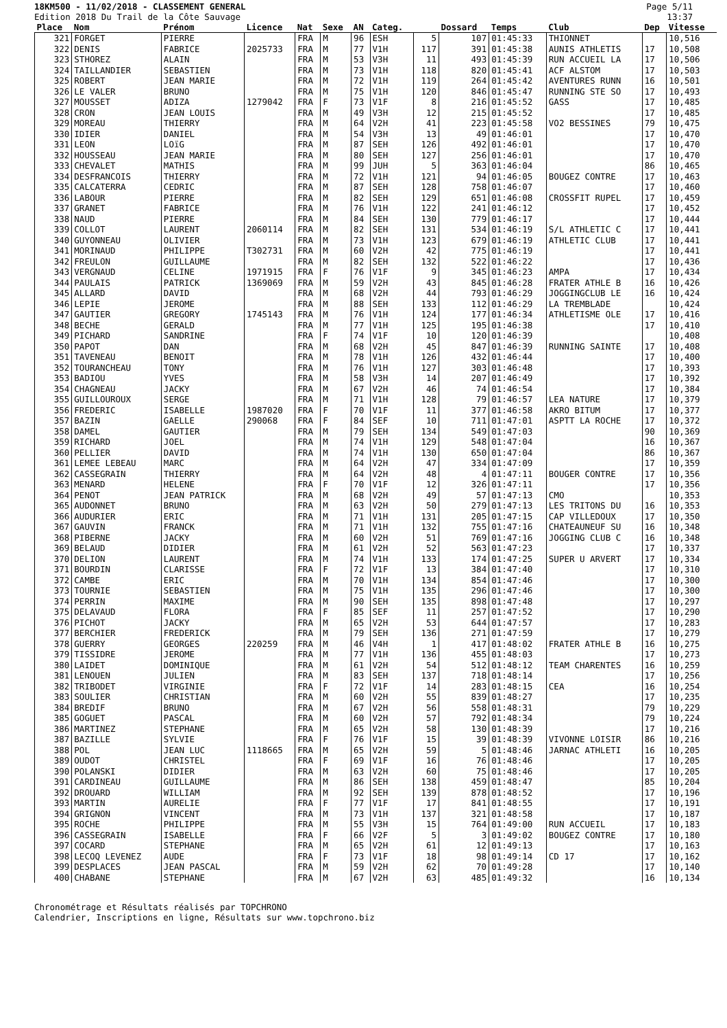18KM500 - 11/02/2018 - CLASSEMENT GENERAL
Edition 2018 Du Trail de la Côte Sauvage
Page 5/11
13:37
| Place | Nom | Prénom | Licence | Nat | Sexe | AN | Categ. | | Dossard | Temps | Club | Dep | Vitesse |
| --- | --- | --- | --- | --- | --- | --- | --- | --- | --- | --- | --- | --- | --- |
| 321 | FORGET | PIERRE | | FRA | M | 96 | ESH | 5 | 107 | 01:45:33 | THIONNET | | 10,516 |
| 322 | DENIS | FABRICE | 2025733 | FRA | M | 77 | V1H | 117 | 391 | 01:45:38 | AUNIS ATHLETIS | 17 | 10,508 |
| 323 | STHOREZ | ALAIN | | FRA | M | 53 | V3H | 11 | 493 | 01:45:39 | RUN ACCUEIL LA | 17 | 10,506 |
| 324 | TAILLANDIER | SEBASTIEN | | FRA | M | 73 | V1H | 118 | 820 | 01:45:41 | ACF ALSTOM | 17 | 10,503 |
| 325 | ROBERT | JEAN MARIE | | FRA | M | 72 | V1H | 119 | 264 | 01:45:42 | AVENTURES RUNN | 16 | 10,501 |
| 326 | LE VALER | BRUNO | | FRA | M | 75 | V1H | 120 | 846 | 01:45:47 | RUNNING STE SO | 17 | 10,493 |
| 327 | MOUSSET | ADIZA | 1279042 | FRA | F | 73 | V1F | 8 | 216 | 01:45:52 | GASS | 17 | 10,485 |
| 328 | CRON | JEAN LOUIS | | FRA | M | 49 | V3H | 12 | 215 | 01:45:52 | | 17 | 10,485 |
| 329 | MOREAU | THIERRY | | FRA | M | 64 | V2H | 41 | 223 | 01:45:58 | VO2 BESSINES | 79 | 10,475 |
| 330 | IDIER | DANIEL | | FRA | M | 54 | V3H | 13 | 49 | 01:46:01 | | 17 | 10,470 |
| 331 | LEON | LOïG | | FRA | M | 87 | SEH | 126 | 492 | 01:46:01 | | 17 | 10,470 |
| 332 | HOUSSEAU | JEAN MARIE | | FRA | M | 80 | SEH | 127 | 256 | 01:46:01 | | 17 | 10,470 |
| 333 | CHEVALET | MATHIS | | FRA | M | 99 | JUH | 5 | 363 | 01:46:04 | | 86 | 10,465 |
| 334 | DESFRANCOIS | THIERRY | | FRA | M | 72 | V1H | 121 | 94 | 01:46:05 | BOUGEZ CONTRE | 17 | 10,463 |
| 335 | CALCATERRA | CEDRIC | | FRA | M | 87 | SEH | 128 | 758 | 01:46:07 | | 17 | 10,460 |
| 336 | LABOUR | PIERRE | | FRA | M | 82 | SEH | 129 | 651 | 01:46:08 | CROSSFIT RUPEL | 17 | 10,459 |
| 337 | GRANET | FABRICE | | FRA | M | 76 | V1H | 122 | 241 | 01:46:12 | | 17 | 10,452 |
| 338 | NAUD | PIERRE | | FRA | M | 84 | SEH | 130 | 779 | 01:46:17 | | 17 | 10,444 |
| 339 | COLLOT | LAURENT | 2060114 | FRA | M | 82 | SEH | 131 | 534 | 01:46:19 | S/L ATHLETIC C | 17 | 10,441 |
| 340 | GUYONNEAU | OLIVIER | | FRA | M | 73 | V1H | 123 | 679 | 01:46:19 | ATHLETIC CLUB | 17 | 10,441 |
| 341 | MORINAUD | PHILIPPE | T302731 | FRA | M | 60 | V2H | 42 | 775 | 01:46:19 | | 17 | 10,441 |
| 342 | FREULON | GUILLAUME | | FRA | M | 82 | SEH | 132 | 522 | 01:46:22 | | 17 | 10,436 |
| 343 | VERGNAUD | CELINE | 1971915 | FRA | F | 76 | V1F | 9 | 345 | 01:46:23 | AMPA | 17 | 10,434 |
| 344 | PAULAIS | PATRICK | 1369069 | FRA | M | 59 | V2H | 43 | 845 | 01:46:28 | FRATER ATHLE B | 16 | 10,426 |
| 345 | ALLARD | DAVID | | FRA | M | 68 | V2H | 44 | 793 | 01:46:29 | JOGGINGCLUB LE | 16 | 10,424 |
| 346 | LEPIE | JEROME | | FRA | M | 88 | SEH | 133 | 112 | 01:46:29 | LA TREMBLADE | | 10,424 |
| 347 | GAUTIER | GREGORY | 1745143 | FRA | M | 76 | V1H | 124 | 177 | 01:46:34 | ATHLETISME OLE | 17 | 10,416 |
| 348 | BECHE | GERALD | | FRA | M | 77 | V1H | 125 | 195 | 01:46:38 | | 17 | 10,410 |
| 349 | PICHARD | SANDRINE | | FRA | F | 74 | V1F | 10 | 120 | 01:46:39 | | | 10,408 |
| 350 | PAPOT | DAN | | FRA | M | 68 | V2H | 45 | 847 | 01:46:39 | RUNNING SAINTE | 17 | 10,408 |
| 351 | TAVENEAU | BENOIT | | FRA | M | 78 | V1H | 126 | 432 | 01:46:44 | | 17 | 10,400 |
| 352 | TOURANCHEAU | TONY | | FRA | M | 76 | V1H | 127 | 303 | 01:46:48 | | 17 | 10,393 |
| 353 | BADIOU | YVES | | FRA | M | 58 | V3H | 14 | 207 | 01:46:49 | | 17 | 10,392 |
| 354 | CHAGNEAU | JACKY | | FRA | M | 67 | V2H | 46 | 74 | 01:46:54 | | 17 | 10,384 |
| 355 | GUILLOUROUX | SERGE | | FRA | M | 71 | V1H | 128 | 79 | 01:46:57 | LEA NATURE | 17 | 10,379 |
| 356 | FREDERIC | ISABELLE | 1987020 | FRA | F | 70 | V1F | 11 | 377 | 01:46:58 | AKRO BITUM | 17 | 10,377 |
| 357 | BAZIN | GAELLE | 290068 | FRA | F | 84 | SEF | 10 | 711 | 01:47:01 | ASPTT LA ROCHE | 17 | 10,372 |
| 358 | DAMEL | GAUTIER | | FRA | M | 79 | SEH | 134 | 549 | 01:47:03 | | 90 | 10,369 |
| 359 | RICHARD | JOEL | | FRA | M | 74 | V1H | 129 | 548 | 01:47:04 | | 16 | 10,367 |
| 360 | PELLIER | DAVID | | FRA | M | 74 | V1H | 130 | 650 | 01:47:04 | | 86 | 10,367 |
| 361 | LEMEE LEBEAU | MARC | | FRA | M | 64 | V2H | 47 | 334 | 01:47:09 | | 17 | 10,359 |
| 362 | CASSEGRAIN | THIERRY | | FRA | M | 64 | V2H | 48 | 4 | 01:47:11 | BOUGER CONTRE | 17 | 10,356 |
| 363 | MENARD | HELENE | | FRA | F | 70 | V1F | 12 | 326 | 01:47:11 | | 17 | 10,356 |
| 364 | PENOT | JEAN PATRICK | | FRA | M | 68 | V2H | 49 | 57 | 01:47:13 | CMO | | 10,353 |
| 365 | AUDONNET | BRUNO | | FRA | M | 63 | V2H | 50 | 279 | 01:47:13 | LES TRITONS DU | 16 | 10,353 |
| 366 | AUDURIER | ERIC | | FRA | M | 71 | V1H | 131 | 205 | 01:47:15 | CAP VILLEDOUX | 17 | 10,350 |
| 367 | GAUVIN | FRANCK | | FRA | M | 71 | V1H | 132 | 755 | 01:47:16 | CHATEAUNEUF SU | 16 | 10,348 |
| 368 | PIBERNE | JACKY | | FRA | M | 60 | V2H | 51 | 769 | 01:47:16 | JOGGING CLUB C | 16 | 10,348 |
| 369 | BELAUD | DIDIER | | FRA | M | 61 | V2H | 52 | 563 | 01:47:23 | | 17 | 10,337 |
| 370 | DELION | LAURENT | | FRA | M | 74 | V1H | 133 | 174 | 01:47:25 | SUPER U ARVERT | 17 | 10,334 |
| 371 | BOURDIN | CLARISSE | | FRA | F | 72 | V1F | 13 | 384 | 01:47:40 | | 17 | 10,310 |
| 372 | CAMBE | ERIC | | FRA | M | 70 | V1H | 134 | 854 | 01:47:46 | | 17 | 10,300 |
| 373 | TOURNIE | SEBASTIEN | | FRA | M | 75 | V1H | 135 | 296 | 01:47:46 | | 17 | 10,300 |
| 374 | PERRIN | MAXIME | | FRA | M | 90 | SEH | 135 | 898 | 01:47:48 | | 17 | 10,297 |
| 375 | DELAVAUD | FLORA | | FRA | F | 85 | SEF | 11 | 257 | 01:47:52 | | 17 | 10,290 |
| 376 | PICHOT | JACKY | | FRA | M | 65 | V2H | 53 | 644 | 01:47:57 | | 17 | 10,283 |
| 377 | BERCHIER | FREDERICK | | FRA | M | 79 | SEH | 136 | 271 | 01:47:59 | | 17 | 10,279 |
| 378 | GUERRY | GEORGES | 220259 | FRA | M | 46 | V4H | 1 | 417 | 01:48:02 | FRATER ATHLE B | 16 | 10,275 |
| 379 | TISSIDRE | JEROME | | FRA | M | 77 | V1H | 136 | 455 | 01:48:03 | | 17 | 10,273 |
| 380 | LAIDET | DOMINIQUE | | FRA | M | 61 | V2H | 54 | 512 | 01:48:12 | TEAM CHARENTES | 16 | 10,259 |
| 381 | LENOUEN | JULIEN | | FRA | M | 83 | SEH | 137 | 718 | 01:48:14 | | 17 | 10,256 |
| 382 | TRIBODET | VIRGINIE | | FRA | F | 72 | V1F | 14 | 283 | 01:48:15 | CEA | 16 | 10,254 |
| 383 | SOULIER | CHRISTIAN | | FRA | M | 60 | V2H | 55 | 839 | 01:48:27 | | 17 | 10,235 |
| 384 | BREDIF | BRUNO | | FRA | M | 67 | V2H | 56 | 558 | 01:48:31 | | 79 | 10,229 |
| 385 | GOGUET | PASCAL | | FRA | M | 60 | V2H | 57 | 792 | 01:48:34 | | 79 | 10,224 |
| 386 | MARTINEZ | STEPHANE | | FRA | M | 65 | V2H | 58 | 130 | 01:48:39 | | 17 | 10,216 |
| 387 | BAZILLE | SYLVIE | | FRA | F | 76 | V1F | 15 | 39 | 01:48:39 | VIVONNE LOISIR | 86 | 10,216 |
| 388 | POL | JEAN LUC | 1118665 | FRA | M | 65 | V2H | 59 | 5 | 01:48:46 | JARNAC ATHLETI | 16 | 10,205 |
| 389 | OUDOT | CHRISTEL | | FRA | F | 69 | V1F | 16 | 76 | 01:48:46 | | 17 | 10,205 |
| 390 | POLANSKI | DIDIER | | FRA | M | 63 | V2H | 60 | 75 | 01:48:46 | | 17 | 10,205 |
| 391 | CARDINEAU | GUILLAUME | | FRA | M | 86 | SEH | 138 | 459 | 01:48:47 | | 85 | 10,204 |
| 392 | DROUARD | WILLIAM | | FRA | M | 92 | SEH | 139 | 878 | 01:48:52 | | 17 | 10,196 |
| 393 | MARTIN | AURELIE | | FRA | F | 77 | V1F | 17 | 841 | 01:48:55 | | 17 | 10,191 |
| 394 | GRIGNON | VINCENT | | FRA | M | 73 | V1H | 137 | 321 | 01:48:58 | | 17 | 10,187 |
| 395 | ROCHE | PHILIPPE | | FRA | M | 55 | V3H | 15 | 764 | 01:49:00 | RUN ACCUEIL | 17 | 10,183 |
| 396 | CASSEGRAIN | ISABELLE | | FRA | F | 66 | V2F | 5 | 3 | 01:49:02 | BOUGEZ CONTRE | 17 | 10,180 |
| 397 | COCARD | STEPHANE | | FRA | M | 65 | V2H | 61 | 12 | 01:49:13 | | 17 | 10,163 |
| 398 | LECOQ LEVENEZ | AUDE | | FRA | F | 73 | V1F | 18 | 98 | 01:49:14 | CD 17 | 17 | 10,162 |
| 399 | DESPLACES | JEAN PASCAL | | FRA | M | 59 | V2H | 62 | 70 | 01:49:28 | | 17 | 10,140 |
| 400 | CHABANE | STEPHANE | | FRA | M | 67 | V2H | 63 | 485 | 01:49:32 | | 16 | 10,134 |
Chronométrage et Résultats réalisés par TOPCHRONO
Calendrier, Inscriptions en ligne, Résultats sur www.topchrono.biz